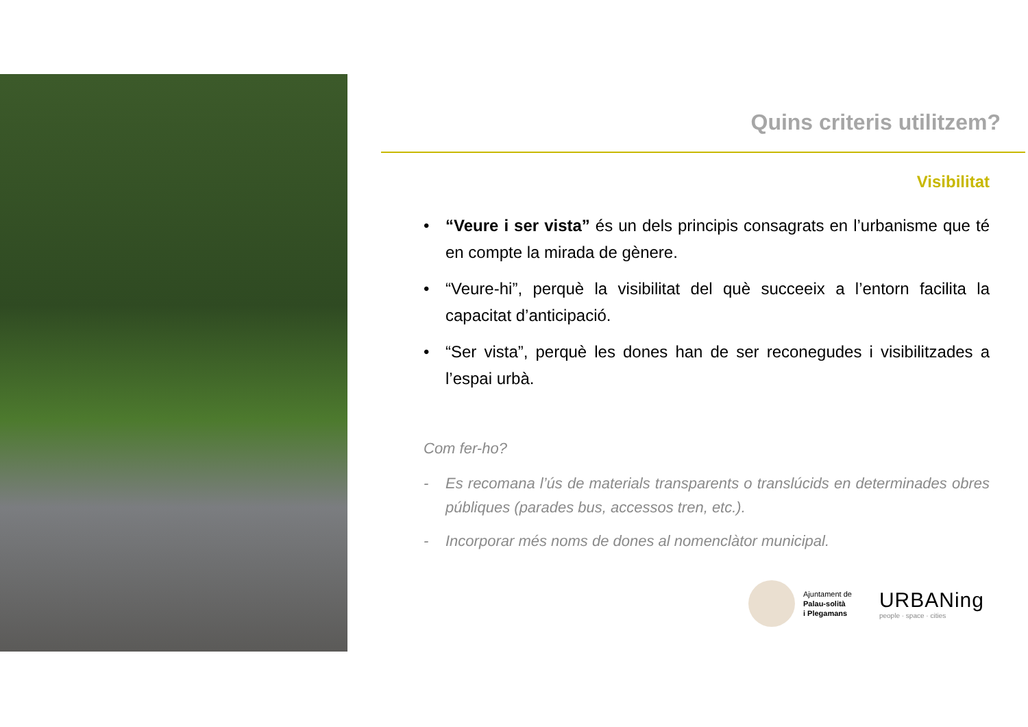Quins criteris utilitzem?
Visibilitat
• “Veure i ser vista” és un dels principis consagrats en l’urbanisme que té en compte la mirada de gènere.
• “Veure-hi”, perquè la visibilitat del què succeeix a l’entorn facilita la capacitat d’anticipació.
• “Ser vista”, perquè les dones han de ser reconegudes i visibilitzades a l’espai urbà.
Com fer-ho?
- Es recomana l’ús de materials transparents o translúcids en determinades obres públiques (parades bus, accessos tren, etc.).
- Incorporar més noms de dones al nomenclàtor municipal.
Ajuntament de
Palau-solità
i Plegamans
URBANing
people · space · cities